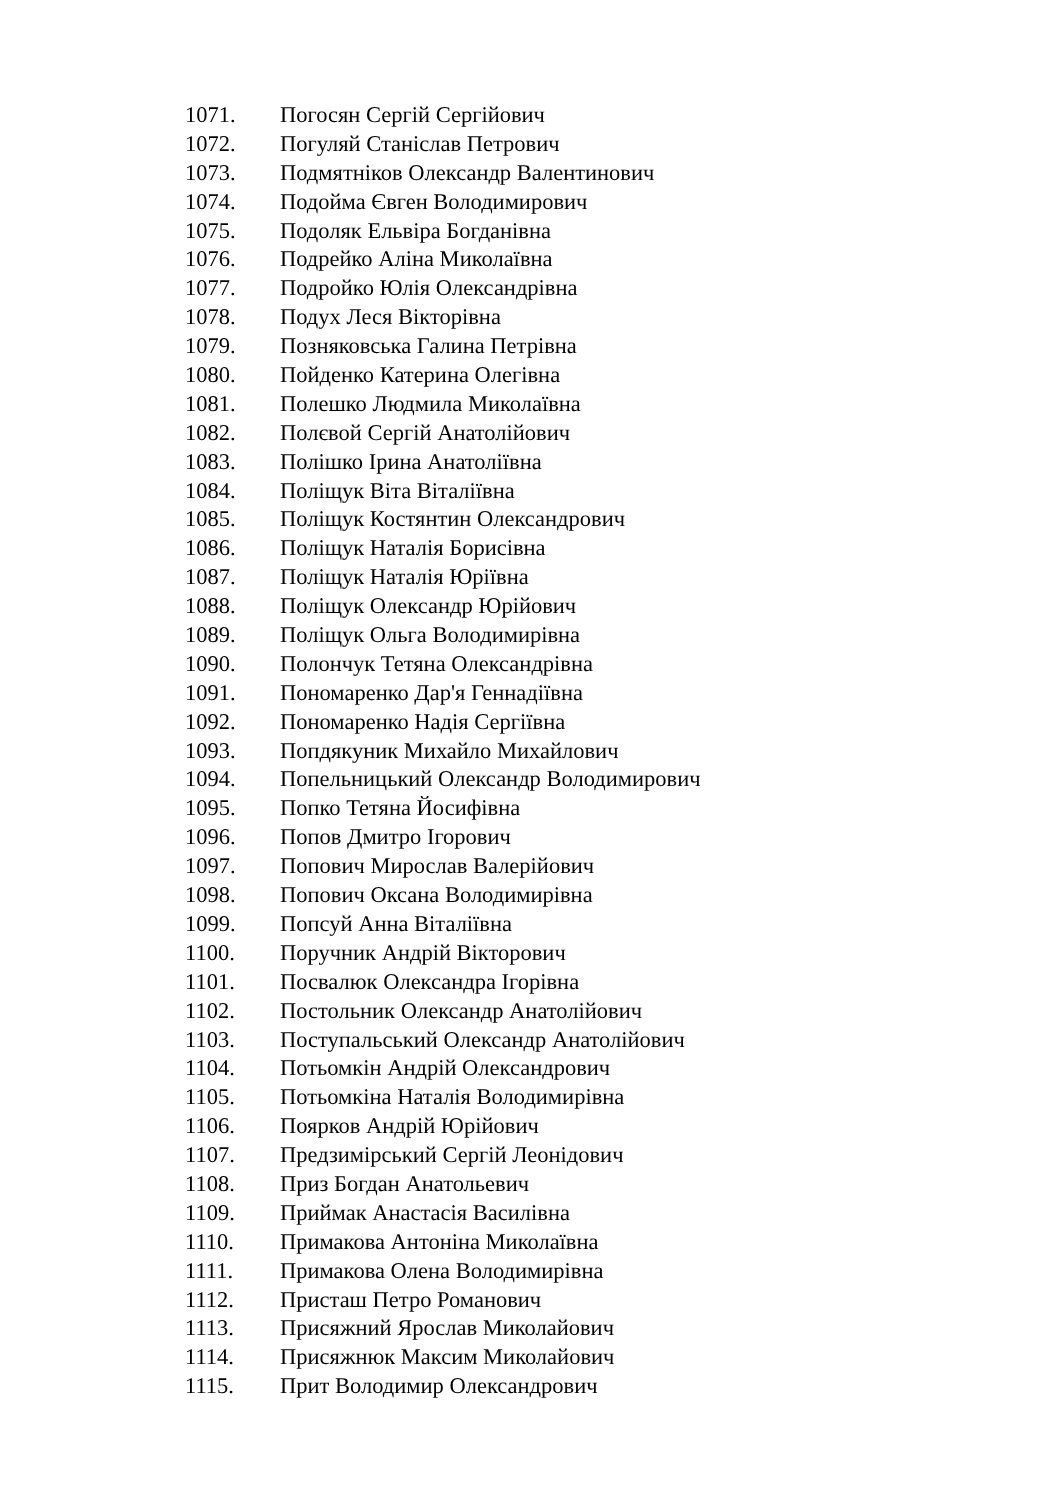1071. Погосян Сергій Сергійович
1072. Погуляй Станіслав Петрович
1073. Подмятніков Олександр Валентинович
1074. Подойма Євген Володимирович
1075. Подоляк Ельвіра Богданівна
1076. Подрейко Аліна Миколаївна
1077. Подройко Юлія Олександрівна
1078. Подух Леся Вікторівна
1079. Позняковська Галина Петрівна
1080. Пойденко Катерина Олегівна
1081. Полешко Людмила Миколаївна
1082. Полєвой Сергій Анатолійович
1083. Полішко Ірина Анатоліївна
1084. Поліщук Віта Віталіївна
1085. Поліщук Костянтин Олександрович
1086. Поліщук Наталія Борисівна
1087. Поліщук Наталія Юріївна
1088. Поліщук Олександр Юрійович
1089. Поліщук Ольга Володимирівна
1090. Полончук Тетяна Олександрівна
1091. Пономаренко Дар'я Геннадіївна
1092. Пономаренко Надія Сергіївна
1093. Попдякуник Михайло Михайлович
1094. Попельницький Олександр Володимирович
1095. Попко Тетяна Йосифівна
1096. Попов Дмитро Ігорович
1097. Попович Мирослав Валерійович
1098. Попович Оксана Володимирівна
1099. Попсуй Анна Віталіївна
1100. Поручник Андрій Вікторович
1101. Посвалюк Олександра Ігорівна
1102. Постольник Олександр Анатолійович
1103. Поступальський Олександр Анатолійович
1104. Потьомкін Андрій Олександрович
1105. Потьомкіна Наталія Володимирівна
1106. Поярков Андрій Юрійович
1107. Предзимірський Сергій Леонідович
1108. Приз Богдан Анатольевич
1109. Приймак Анастасія Василівна
1110. Примакова Антоніна Миколаївна
1111. Примакова Олена Володимирівна
1112. Присташ Петро Романович
1113. Присяжний Ярослав Миколайович
1114. Присяжнюк Максим Миколайович
1115. Прит Володимир Олександрович